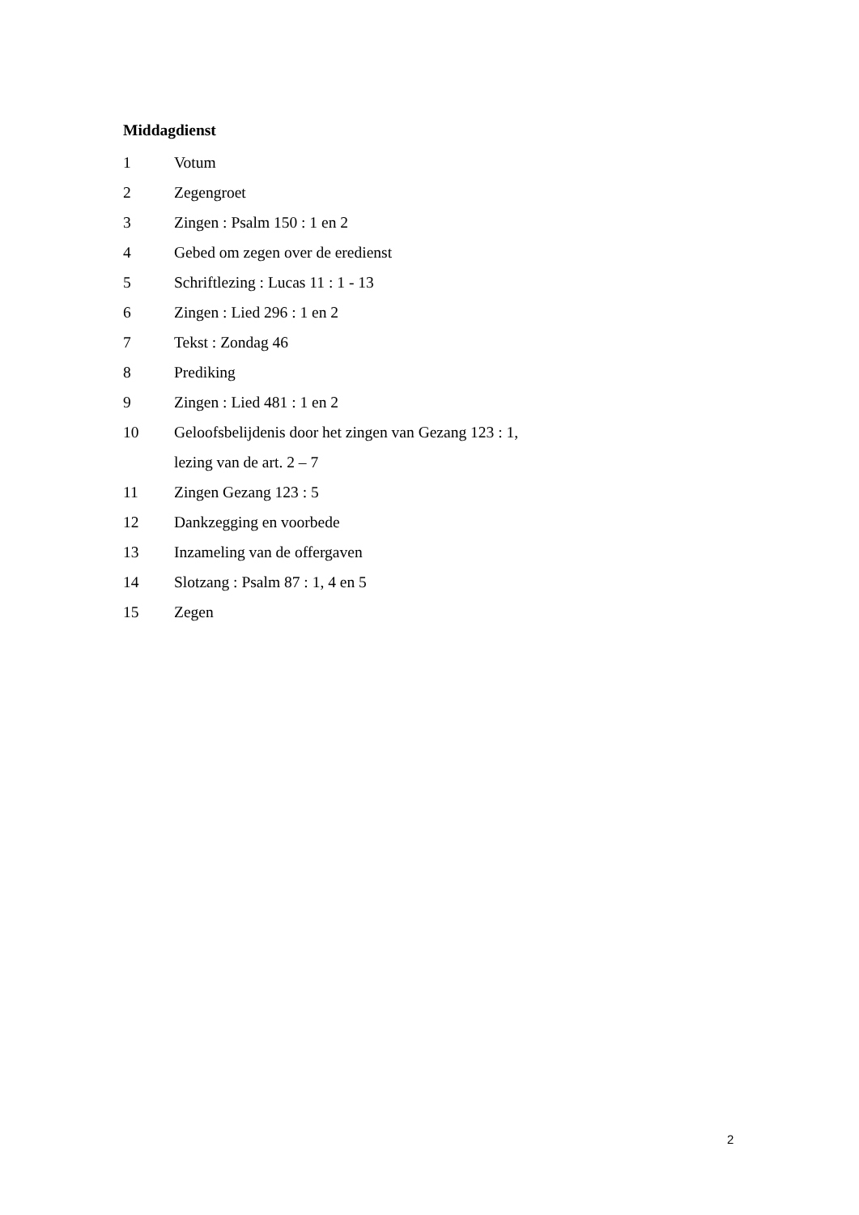Middagdienst
1 Votum
2 Zegengroet
3 Zingen : Psalm 150 : 1 en 2
4 Gebed om zegen over de eredienst
5 Schriftlezing : Lucas 11 : 1 - 13
6 Zingen : Lied 296 : 1 en 2
7 Tekst : Zondag 46
8 Prediking
9 Zingen : Lied 481 : 1 en 2
10 Geloofsbelijdenis door het zingen van Gezang 123 : 1,
lezing van de art. 2 – 7
11 Zingen Gezang 123 : 5
12 Dankzegging en voorbede
13 Inzameling van de offergaven
14 Slotzang : Psalm 87 : 1, 4 en 5
15 Zegen
2